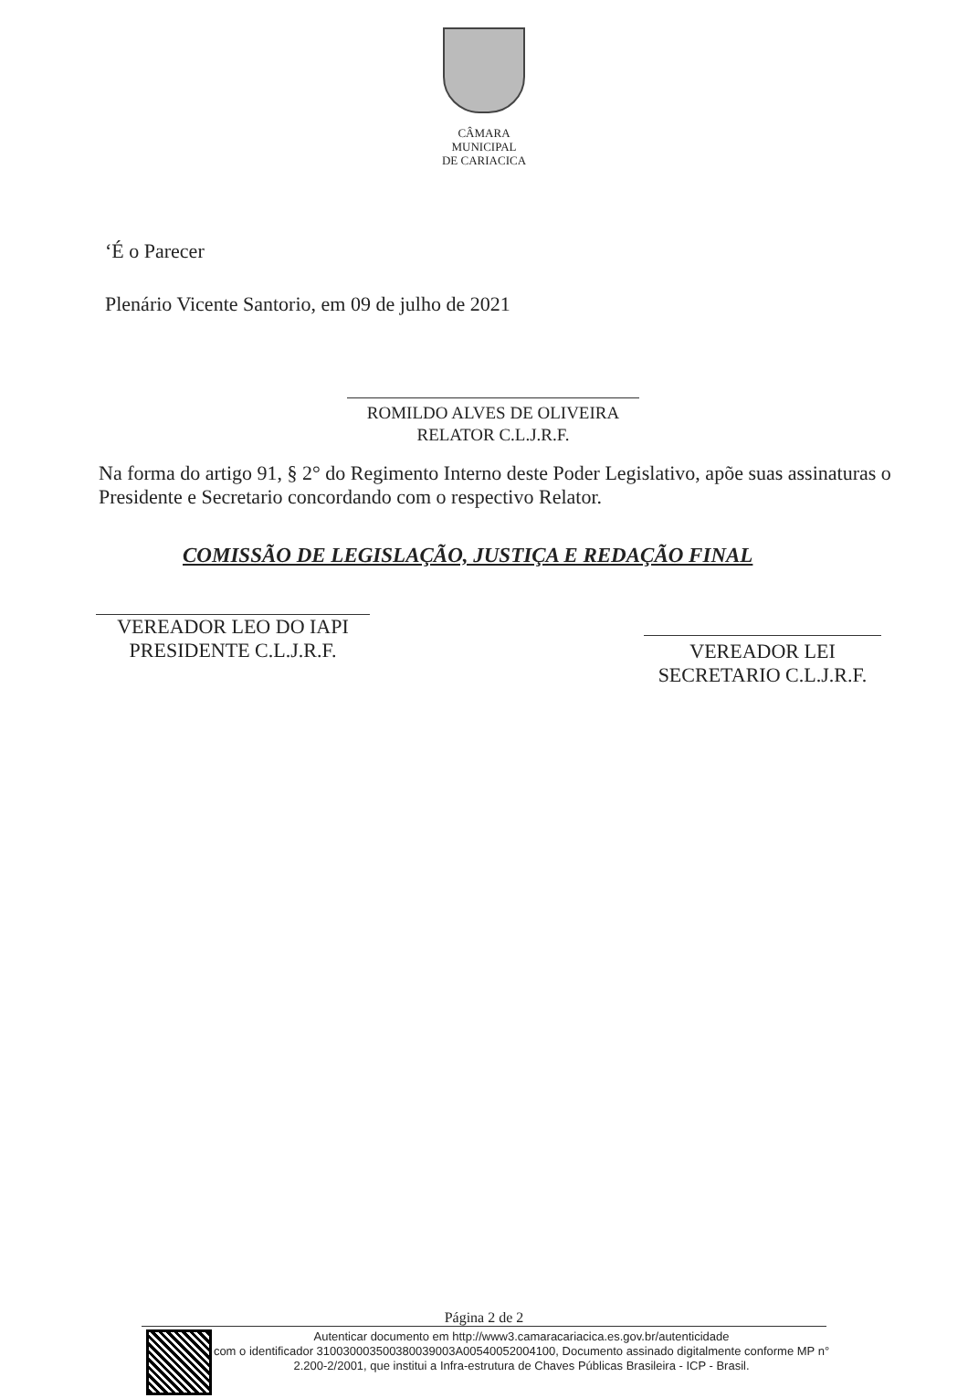CÂMARA MUNICIPAL
DE CARIACICA
‘É o Parecer
Plenário Vicente Santorio, em 09 de julho de 2021
ROMILDO ALVES DE OLIVEIRA
RELATOR C.L.J.R.F.
Na forma do artigo 91, § 2° do Regimento Interno deste Poder Legislativo, apõe suas assinaturas o Presidente e Secretario concordando com o respectivo Relator.
COMISSÃO DE LEGISLAÇÃO, JUSTIÇA E REDAÇÃO FINAL
VEREADOR LEO DO IAPI
PRESIDENTE C.L.J.R.F.
VEREADOR LEI
SECRETARIO C.L.J.R.F.
Página 2 de 2
Autenticar documento em http://www3.camaracariacica.es.gov.br/autenticidade
com o identificador 310030003500380039003A00540052004100, Documento assinado digitalmente conforme MP n° 2.200-2/2001, que institui a Infra-estrutura de Chaves Públicas Brasileira - ICP - Brasil.